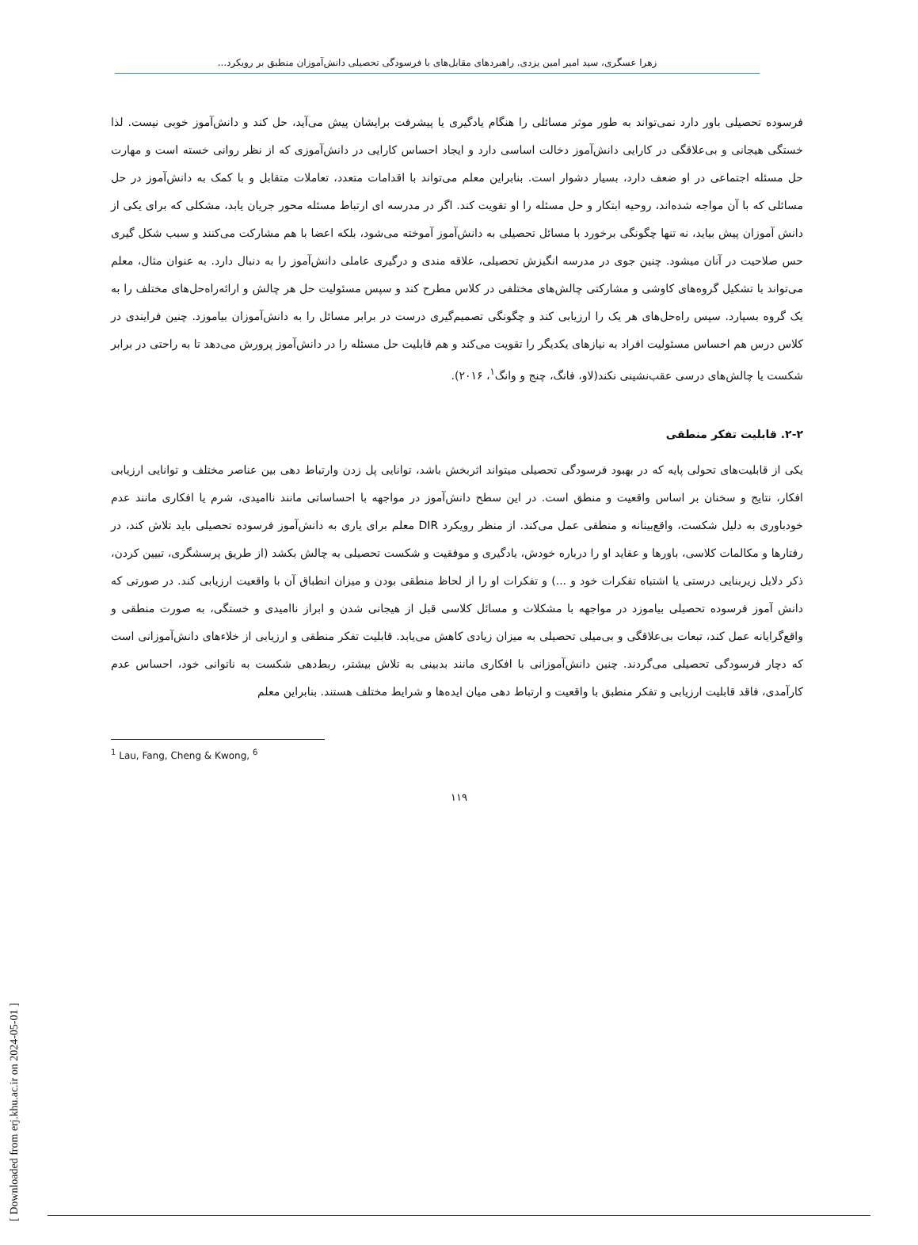زهرا عسگری، سید امیر امین یزدی. راهبردهای مقابل‌های با فرسودگی تحصیلی دانش‌آموزان منطبق بر رویکرد...
فرسوده تحصیلی باور دارد نمی‌تواند به طور موثر مسائلی را هنگام یادگیری یا پیشرفت برایشان پیش می‌آید، حل کند و دانش‌آموز خوبی نیست. لذا خستگی هیجانی و بی‌علاقگی در کارایی دانش‌آموز دخالت اساسی دارد و ایجاد احساس کارایی در دانش‌آموزی که از نظر روانی خسته است و مهارت حل مسئله اجتماعی در او ضعف دارد، بسیار دشوار است. بنابراین معلم می‌تواند با اقدامات متعدد، تعاملات متقابل و با کمک به دانش‌آموز در حل مسائلی که با آن مواجه شده‌اند، روحیه ابتکار و حل مسئله را او تقویت کند. اگر در مدرسه ای ارتباط مسئله محور جریان یابد، مشکلی که برای یکی از دانش آموزان پیش بیاید، نه تنها چگونگی برخورد با مسائل تحصیلی به دانش‌آموز آموخته می‌شود، بلکه اعضا با هم مشارکت می‌کنند و سبب شکل گیری حس صلاحیت در آنان میشود. چنین جوی در مدرسه انگیزش تحصیلی، علاقه مندی و درگیری عاملی دانش‌آموز را به دنبال دارد. به عنوان مثال، معلم می‌تواند با تشکیل گروه‌های کاوشی و مشارکتی چالش‌های مختلفی در کلاس مطرح کند و سپس مسئولیت حل هر چالش و ارائه‌راه‌حل‌های مختلف را به یک گروه بسپارد. سپس راه‌حل‌های هر یک را ارزیابی کند و چگونگی تصمیم‌گیری درست در برابر مسائل را به دانش‌آموزان بیاموزد. چنین فرایندی در کلاس درس هم احساس مسئولیت افراد به نیازهای یکدیگر را تقویت می‌کند و هم قابلیت حل مسئله را در دانش‌آموز پرورش می‌دهد تا به راحتی در برابر شکست یا چالش‌های درسی عقب‌نشینی نکند(لاو، فانگ، چنج و وانگ<sup>۱</sup>، ۲۰۱۶).
۲-۲. قابلیت تفکر منطقی
یکی از قابلیت‌های تحولی پایه که در بهبود فرسودگی تحصیلی میتواند اثربخش باشد، توانایی پل زدن وارتباط دهی بین عناصر مختلف و توانایی ارزیابی افکار، نتایج و سخنان بر اساس واقعیت و منطق است. در این سطح دانش‌آموز در مواجهه با احساساتی مانند ناامیدی، شرم یا افکاری مانند عدم خودباوری به دلیل شکست، واقع‌بینانه و منطقی عمل می‌کند. از منظر رویکرد DIR معلم برای یاری به دانش‌آموز فرسوده تحصیلی باید تلاش کند، در رفتارها و مکالمات کلاسی، باورها و عقاید او را درباره خودش، یادگیری و موفقیت و شکست تحصیلی به چالش بکشد (از طریق پرسشگری، تبیین کردن، ذکر دلایل زیربنایی درستی یا اشتباه تفکرات خود و ...) و تفکرات او را از لحاظ منطقی بودن و میزان انطباق آن با واقعیت ارزیابی کند. در صورتی که دانش آموز فرسوده تحصیلی بیاموزد در مواجهه با مشکلات و مسائل کلاسی قبل از هیجانی شدن و ابراز ناامیدی و خستگی، به صورت منطقی و واقع‌گرایانه عمل کند، تبعات بی‌علاقگی و بی‌میلی تحصیلی به میزان زیادی کاهش می‌یابد. قابلیت تفکر منطقی و ارزیابی از خلاءهای دانش‌آموزانی است که دچار فرسودگی تحصیلی می‌گردند. چنین دانش‌آموزانی با افکاری مانند بدبینی به تلاش بیشتر، ربط‌دهی شکست به ناتوانی خود، احساس عدم کارآمدی، فاقد قابلیت ارزیابی و تفکر منطبق با واقعیت و ارتباط دهی میان ایده‌ها و شرایط مختلف هستند. بنابراین معلم
<sup>1</sup> Lau, Fang, Cheng & Kwong, <sup>6</sup>
۱۱۹
[ Downloaded from erj.khu.ac.ir on 2024-05-01 ]